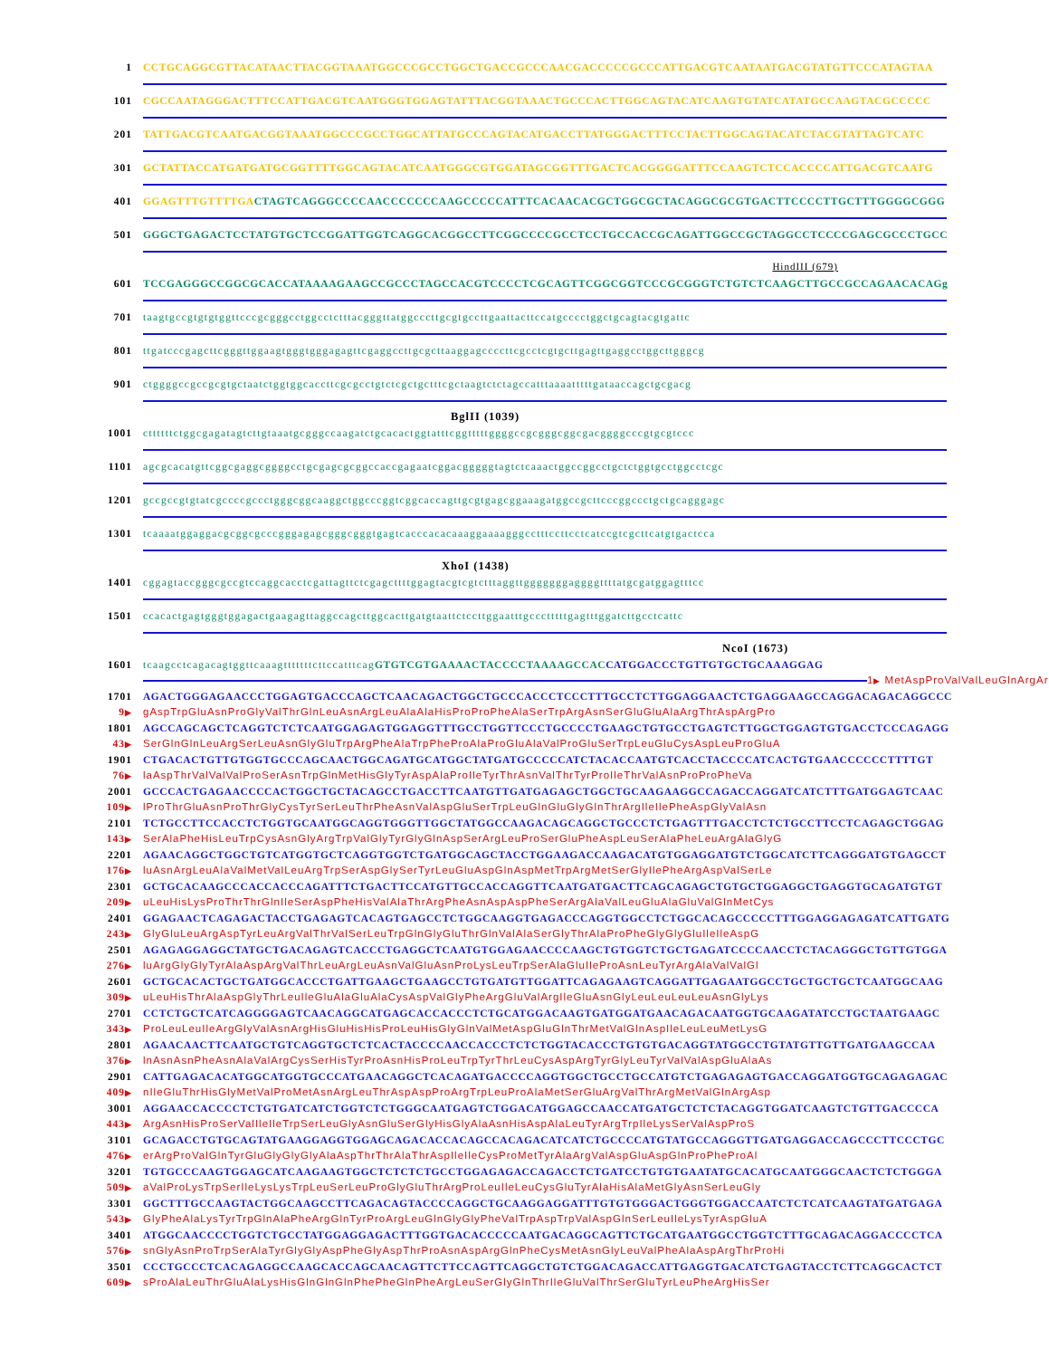1 CCTGCAGGCGTTACATAACTTACGGTAAATGGCCCGCCTGGCTGACCGCCCAACGACCCCCGCCCATTGACGTCAATAATGACGTATGTTCCCATAGTAA
101 CGCCAATAGGGACTTTCCATTGACGTCAATGGGTGGAGTATTTACGGTAAACTGCCCACTTGGCAGTACATCAAGTGTATCATATGCCAAGTACGCCCCC
201 TATTGACGTCAATGACGGTAAATGGCCCGCCTGGCATTATGCCCAGTACATGACCTTATGGGACTTTCCTACTTGGCAGTACATCTACGTATTAGTCATC
301 GCTATTACCATGATGATGCGGTTTTGGCAGTACATCAATGGGCGTGGATAGCGGTTTGACTCACGGGGATTTCCAAGTCTCCACCCCATTGACGTCAATG
401 GGAGTTTGTTTTGA CTAGTCAGGGCCCCAACCCCCCCAAGCCCCCATTTCACAACACGCTGGCGCTACAGGCGCGTGACTTCCCCTTGCTTTGGGGCGGG
501 GGGCTGAGACTCCTATGTGCTCCGGATTGGTCAGGCACGGCCTTCGGCCCCGCCTCCTGCCACCGCAGATTGGCCGCTAGGCCTCCCCGAGCGCCCTGCC
HindIII (679)
601 TCCGAGGGCCGGCGCACCATAAAAGAAGCCGCCCTAGCCACGTCCCCTCGCAGTTCGGCGGTCCCGCGGGTCTGTCTCAAGCTTGCCGCCAGAACACAGg
701 taagtgccgtgtgtggttcccgcgggcctggcctctttacgggttatggcccttgcgtgccttgaattacttccatgcccctggctgcagtacgtgattc
801 ttgatcccgagcttcgggttggaagtgggtgggagagttcgaggccttgcgcttaaggagccccttcgcctcgtgcttgagttgaggcctggcttgggcg
901 ctggggccgccgcgtgctaatctggtggcaccttcgcgcctgtctcgctgctttcgctaagtctctagccatttaaaatttttgataaccagctgcgacg
BglII (1039)
1001 cttttttctggcgagatagtcttgtaaatgcgggccaagatctgcacactggtatttcggtttttggggccgcgggcggcgacggggcccgtgcgtccc
1101 agcgcacatgttcggcgaggcggggcctgcgagcgcggccaccgagaatcggacgggggtagtctcaaactggccggcctgctctggtgcctggcctcgc
1201 gccgccgtgtatcgccccgccctgggcggcaaggctggcccggtcggcaccagttgcgtgagcggaaagatggccgcttcccggccctgctgcagggagc
1301 tcaaaatggaggacgcggcgcccgggagagcgggcgggtgagtcacccacacaaaggaaaagggcctttccttcctcatccgtcgcttcatgtgactcca
XhoI (1438)
1401 cggagtaccgggcgccgtccaggcacctcgattagttctcgagcttttggagtacgtcgtctttaggttgggggggaggggttttatgcgatggagtttcc
1501 ccacactgagtgggtggagactgaagagttaggccagcttggcacttgatgtaattctccttggaatttgccctttttgagtttggatcttgcctcattc
NcoI (1673)
1601 tcaagcctcagacagtggttcaaagtttttttcttccatttcag GTGTCGTGAAAACTACCCCTAAAAGCCAC CATGGACCCTGTTGTGCTGCAAAGGAG
1▶ MetAspProValValLeuGlnArgAr
1701 AGACTGGGAGAACCCTGGAGTGACCCAGCTCAACAGACTGGCTGCCCACCCTCCCTTTGCCTCTTGGAGGAACTCTGAGGAAGCCAGGACAGACAGGCCC
9▶
gAspTrpGluAsnProGlyValThrGlnLeuAsnArgLeuAlaAlaHisProProPheAlaSerTrpArgAsnSerGluGluAlaArgThrAspArgPro
1801 AGCCAGCAGCTCAGGTCTCTCAATGGAGAGTGGAGGTTTGCCTGGTTCCCTGCCCCTGAAGCTGTGCCTGAGTCTTGGCTGGAGTGTGACCTCCCAGAGG
43▶
SerGlnGlnLeuArgSerLeuAsnGlyGluTrpArgPheAlaTrpPheProAlaProGluAlaValProGluSerTrpLeuGluCysAspLeuProGluA
1901 CTGACACTGTTGTGGTGCCCAGCAACTGGCAGATGCATGGCTATGATGCCCCCATCTACACCAATGTCACCTACCCCATCACTGTGAACCCCCCTTTTGT
76▶
laAspThrValValValProSerAsnTrpGlnMetHisGlyTyrAspAlaProIleTyrThrAsnValThrTyrProIleThrValAsnProProPheVa
2001 GCCCACTGAGAACCCCACTGGCTGCTACAGCCTGACCTTCAATGTTGATGAGAGCTGGCTGCAAGAAGGCCAGACCAGGATCATCTTTGATGGAGTCAAC
109▶
lProThrGluAsnProThrGlyCysTyrSerLeuThrPheAsnValAspGluSerTrpLeuGlnGluGlyGlnThrArgIleIlePheAspGlyValAsn
2101 TCTGCCTTCCACCTCTGGTGCAATGGCAGGTGGGTTGGCTATGGCCAAGACAGCAGGCTGCCCTCTGAGTTTGACCTCTCTGCCTTCCTCAGAGCTGGAG
143▶
SerAlaPheHisLeuTrpCysAsnGlyArgTrpValGlyTyrGlyGlnAspSerArgLeuProSerGluPheAspLeuSerAlaPheLeuArgAlaGlyG
2201 AGAACAGGCTGGCTGTCATGGTGCTCAGGTGGTCTGATGGCAGCTACCTGGAAGACCAAGACATGTGGAGGATGTCTGGCATCTTCAGGGATGTGAGCCT
176▶
luAsnArgLeuAlaValMetValLeuArgTrpSerAspGlySerTyrLeuGluAspGlnAspMetTrpArgMetSerGlyIlePheArgAspValSerLe
2301 GCTGCACAAGCCCACCACCCAGATTTCTGACTTCCATGTTGCCACCAGGTTCAATGATGACTTCAGCAGAGCTGTGCTGGAGGCTGAGGTGCAGATGTGT
209▶
uLeuHisLysProThrThrGlnIleSerAspPheHisValAlaThrArgPheAsnAspAspPheSerArgAlaValLeuGluAlaGluValGlnMetCys
2401 GGAGAACTCAGAGACTACCTGAGAGTCACAGTGAGCCTCTGGCAAGGTGAGACCCAGGTGGCCTCTGGCACAGCCCCCTTTGGAGGAGAGATCATTGATG
243▶
GlyGluLeuArgAspTyrLeuArgValThrValSerLeuTrpGlnGlyGluThrGlnValAlaSerGlyThrAlaProPheGlyGlyGluIleIleAspG
2501 AGAGAGGAGGCTATGCTGACAGAGTCACCCTGAGGCTCAATGTGGAGAACCCCAAGCTGTGGTCTGCTGAGATCCCCAACCTCTACAGGGCTGTTGTGGA
276▶
luArgGlyGlyTyrAlaAspArgValThrLeuArgLeuAsnValGluAsnProLysLeuTrpSerAlaGluIleProAsnLeuTyrArgAlaValValGl
2601 GCTGCACACTGCTGATGGCACCCTGATTGAAGCTGAAGCCTGTGATGTTGGATTCAGAGAAGTCAGGATTGAGAATGGCCTGCTGCTGCTCAATGGCAAG
309▶
uLeuHisThrAlaAspGlyThrLeuIleGluAlaGluAlaCysAspValGlyPheArgGluValArgIleGluAsnGlyLeuLeuLeuLeuAsnGlyLys
2701 CCTCTGCTCATCAGGGGAGTCAACAGGCATGAGCACCACCCTCTGCATGGACAAGTGATGGATGAACAGACAATGGTGCAAGATATCCTGCTAATGAAGC
343▶
ProLeuLeuIleArgGlyValAsnArgHisGluHisHisProLeuHisGlyGlnValMetAspGluGlnThrMetValGlnAspIleLeuLeuMetLysG
2801 AGAACAACTTCAATGCTGTCAGGTGCTCTCACTACCCCAACCACCCTCTCTGGTACACCCTGTGTGACAGGTATGGCCTGTATGTTGTTGATGAAGCCAA
376▶
lnAsnAsnPheAsnAlaValArgCysSerHisTyrProAsnHisProLeuTrpTyrThrLeuCysAspArgTyrGlyLeuTyrValValAspGluAlaAs
2901 CATTGAGACACATGGCATGGTGCCCATGAACAGGCTCACAGATGACCCCAGGTGGCTGCCTGCCATGTCTGAGAGAGTGACCAGGATGGTGCAGAGAGAC
409▶
nIleGluThrHisGlyMetValProMetAsnArgLeuThrAspAspProArgTrpLeuProAlaMetSerGluArgValThrArgMetValGlnArgAsp
3001 AGGAACCACCCCTCTGTGATCATCTGGTCTCTGGGCAATGAGTCTGGACATGGAGCCAACCATGATGCTCTCTACAGGTGGATCAAGTCTGTTGACCCCA
443▶
ArgAsnHisProSerValIleIleTrpSerLeuGlyAsnGluSerGlyHisGlyAlaAsnHisAspAlaLeuTyrArgTrpIleLysSerValAspProS
3101 GCAGACCTGTGCAGTATGAAGGAGGTGGAGCAGACACCACAGCCACAGACATCATCTGCCCCATGTATGCCAGGGTTGATGAGGACCAGCCCTTCCCTGC
476▶
erArgProValGlnTyrGluGlyGlyGlyAlaAspThrThrAlaThrAspIleIleCysProMetTyrAlaArgValAspGluAspGlnProPheProAl
3201 TGTGCCCAAGTGGAGCATCAAGAAGTGGCTCTCTCTGCCTGGAGAGACCAGACCTCTGATCCTGTGTGAATATGCACATGCAATGGGCAACTCTCTGGGA
509▶
aValProLysTrpSerIleLysLysTrpLeuSerLeuProGlyGluThrArgProLeuIleLeuCysGluTyrAlaHisAlaMetGlyAsnSerLeuGly
3301 GGCTTTGCCAAGTACTGGCAAGCCTTCAGACAGTACCCCAGGCTGCAAGGAGGATTTGTGTGGGACTGGGTGGACCAATCTCTCATCAAGTATGATGAGA
543▶
GlyPheAlaLysTyrTrpGlnAlaPheArgGlnTyrProArgLeuGlnGlyGlyPheValTrpAspTrpValAspGlnSerLeuIleLysTyrAspGluA
3401 ATGGCAACCCCTGGTCTGCCTATGGAGGAGACTTTGGTGACACCCCCAATGACAGGCAGTTCTGCATGAATGGCCTGGTCTTTGCAGACAGGACCCCTCA
576▶
snGlyAsnProTrpSerAlaTyrGlyGlyAspPheGlyAspThrProAsnAspArgGlnPheCysMetAsnGlyLeuValPheAlaAspArgThrProHi
3501 CCCTGCCCTCACAGAGGCCAAGCACCAGCAACAGTTCTTCCAGTTCAGGCTGTCTGGACAGACCATTGAGGTGACATCTGAGTACCTCTTCAGGCACTCT
609▶
sProAlaLeuThrGluAlaLysHisGlnGlnGlnPhePheGlnPheArgLeuSerGlyGlnThrIleGluValThrSerGluTyrLeuPheArgHisSer